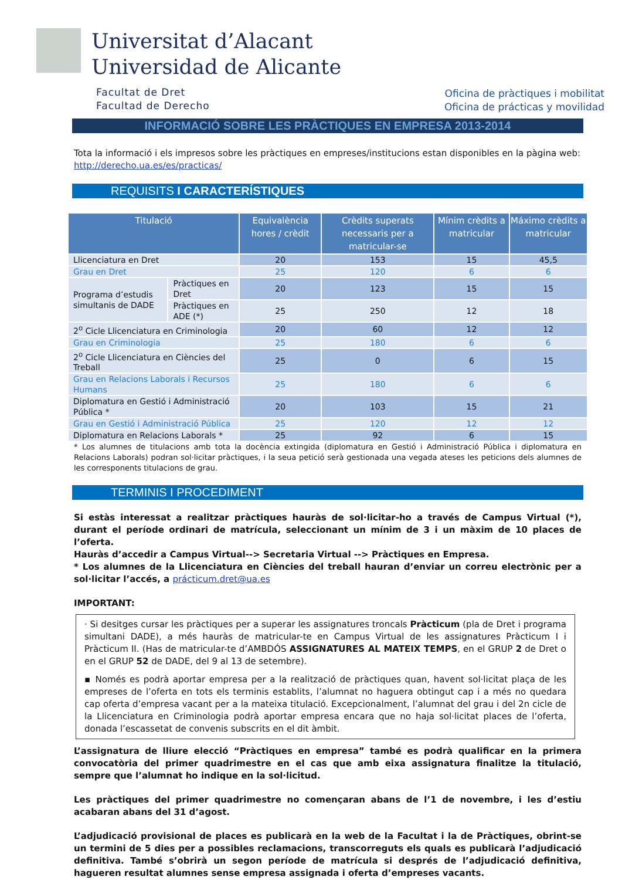Universitat d’Alacant
Universidad de Alicante
Facultat de Dret
Facultad de Derecho
Oficina de pràctiques i mobilitat
Oficina de prácticas y movilidad
INFORMACIÓ SOBRE LES PRÀCTIQUES EN EMPRESA 2013-2014
Tota la informació i els impresos sobre les pràctiques en empreses/institucions estan disponibles en la pàgina web: http://derecho.ua.es/es/practicas/
REQUISITS I CARACTERÍSTIQUES
| Titulació | | Equivalència hores / crèdit | Crèdits superats necessaris per a matricular-se | Mínim crèdits a matricular | Máximo crèdits a matricular |
| --- | --- | --- | --- | --- | --- |
| Llicenciatura en Dret | | 20 | 153 | 15 | 45,5 |
| Grau en Dret | | 25 | 120 | 6 | 6 |
| Programa d’estudis simultanis de DADE | Pràctiques en Dret | 20 | 123 | 15 | 15 |
| | Pràctiques en ADE (*) | 25 | 250 | 12 | 18 |
| 2<sup>o</sup> Cicle Llicenciatura en Criminologia | | 20 | 60 | 12 | 12 |
| Grau en Criminologia | | 25 | 180 | 6 | 6 |
| 2<sup>o</sup> Cicle Llicenciatura en Ciències del Treball | | 25 | 0 | 6 | 15 |
| Grau en Relacions Laborals i Recursos Humans | | 25 | 180 | 6 | 6 |
| Diplomatura en Gestió i Administració Pública * | | 20 | 103 | 15 | 21 |
| Grau en Gestió i Administració Pública | | 25 | 120 | 12 | 12 |
| Diplomatura en Relacions Laborals * | | 25 | 92 | 6 | 15 |
* Los alumnes de titulacions amb tota la docència extingida (diplomatura en Gestió i Administració Pública i diplomatura en Relacions Laborals) podran sol·licitar pràctiques, i la seua petició serà gestionada una vegada ateses les peticions dels alumnes de les corresponents titulacions de grau.
TERMINIS I PROCEDIMENT
Si estàs interessat a realitzar pràctiques hauràs de sol·licitar-ho a través de Campus Virtual (*), durant el període ordinari de matrícula, seleccionant un mínim de 3 i un màxim de 10 places de l’oferta.
Hauràs d’accedir a Campus Virtual--> Secretaria Virtual --> Pràctiques en Empresa.
* Los alumnes de la Llicenciatura en Ciències del treball hauran d’enviar un correu electrònic per a sol·licitar l’accés, a prácticum.dret@ua.es
IMPORTANT:
· Si desitges cursar les pràctiques per a superar les assignatures troncals Pràcticum (pla de Dret i programa simultani DADE), a més hauràs de matricular-te en Campus Virtual de les assignatures Pràcticum I i Pràcticum II. (Has de matricular-te d’AMBDÓS ASSIGNATURES AL MATEIX TEMPS, en el GRUP 2 de Dret o en el GRUP 52 de DADE, del 9 al 13 de setembre).
▪ Només es podrà aportar empresa per a la realització de pràctiques quan, havent sol·licitat plaça de les empreses de l’oferta en tots els terminis establits, l’alumnat no haguera obtingut cap i a més no quedara cap oferta d’empresa vacant per a la mateixa titulació. Excepcionalment, l’alumnat del grau i del 2n cicle de la Llicenciatura en Criminologia podrà aportar empresa encara que no haja sol·licitat places de l’oferta, donada l’escassetat de convenis subscrits en el dit àmbit.
L’assignatura de lliure elecció “Pràctiques en empresa” també es podrà qualificar en la primera convocatòria del primer quadrimestre en el cas que amb eixa assignatura finalitze la titulació, sempre que l’alumnat ho indique en la sol·licitud.
Les pràctiques del primer quadrimestre no començaran abans de l’1 de novembre, i les d’estiu acabaran abans del 31 d’agost.
L’adjudicació provisional de places es publicarà en la web de la Facultat i la de Pràctiques, obrint-se un termini de 5 dies per a possibles reclamacions, transcorreguts els quals es publicarà l’adjudicació definitiva. També s’obrirà un segon període de matrícula si després de l’adjudicació definitiva, hagueren resultat alumnes sense empresa assignada i oferta d’empreses vacants.